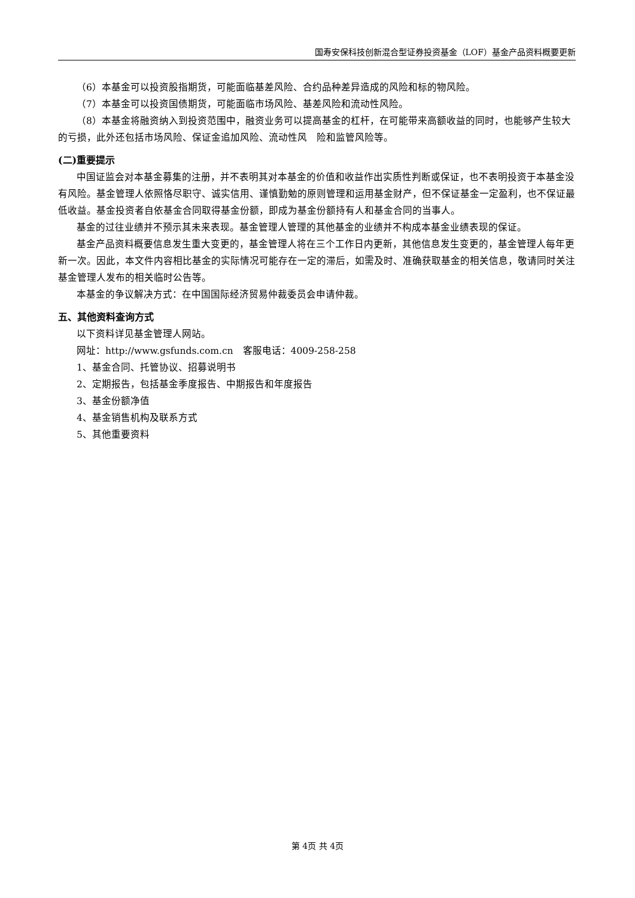国寿安保科技创新混合型证券投资基金（LOF）基金产品资料概要更新
（6）本基金可以投资股指期货，可能面临基差风险、合约品种差异造成的风险和标的物风险。
（7）本基金可以投资国债期货，可能面临市场风险、基差风险和流动性风险。
（8）本基金将融资纳入到投资范围中，融资业务可以提高基金的杠杆，在可能带来高额收益的同时，也能够产生较大的亏损，此外还包括市场风险、保证金追加风险、流动性风　险和监管风险等。
(二)重要提示
中国证监会对本基金募集的注册，并不表明其对本基金的价值和收益作出实质性判断或保证，也不表明投资于本基金没有风险。基金管理人依照恪尽职守、诚实信用、谨慎勤勉的原则管理和运用基金财产，但不保证基金一定盈利，也不保证最低收益。基金投资者自依基金合同取得基金份额，即成为基金份额持有人和基金合同的当事人。
基金的过往业绩并不预示其未来表现。基金管理人管理的其他基金的业绩并不构成本基金业绩表现的保证。
基金产品资料概要信息发生重大变更的，基金管理人将在三个工作日内更新，其他信息发生变更的，基金管理人每年更新一次。因此，本文件内容相比基金的实际情况可能存在一定的滞后，如需及时、准确获取基金的相关信息，敬请同时关注基金管理人发布的相关临时公告等。
本基金的争议解决方式：在中国国际经济贸易仲裁委员会申请仲裁。
五、其他资料查询方式
以下资料详见基金管理人网站。
网址：http://www.gsfunds.com.cn　客服电话：4009-258-258
1、基金合同、托管协议、招募说明书
2、定期报告，包括基金季度报告、中期报告和年度报告
3、基金份额净值
4、基金销售机构及联系方式
5、其他重要资料
第 4页 共 4页